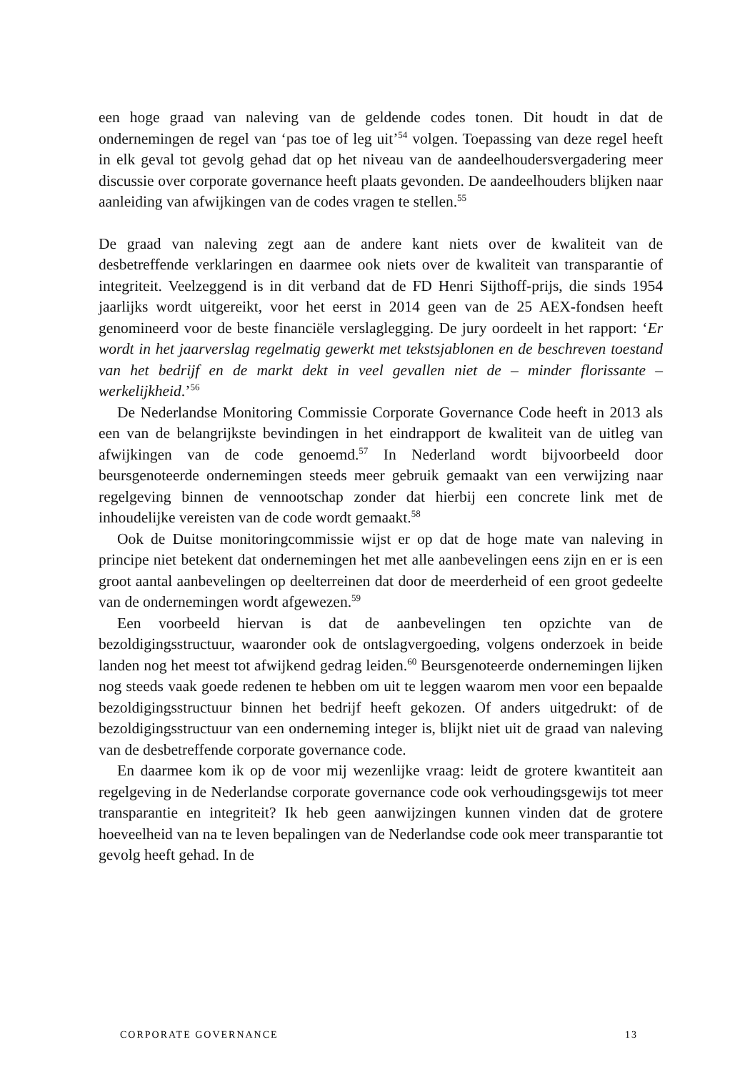een hoge graad van naleving van de geldende codes tonen. Dit houdt in dat de ondernemingen de regel van ‘pas toe of leg uit’<sup>54</sup> volgen. Toepassing van deze regel heeft in elk geval tot gevolg gehad dat op het niveau van de aandeelhoudersvergadering meer discussie over corporate governance heeft plaats gevonden. De aandeelhouders blijken naar aanleiding van afwijkingen van de codes vragen te stellen.<sup>55</sup>
De graad van naleving zegt aan de andere kant niets over de kwaliteit van de desbetreffende verklaringen en daarmee ook niets over de kwaliteit van transparantie of integriteit. Veelzeggend is in dit verband dat de FD Henri Sijthoff-prijs, die sinds 1954 jaarlijks wordt uitgereikt, voor het eerst in 2014 geen van de 25 AEX-fondsen heeft genomineerd voor de beste financiële verslaglegging. De jury oordeelt in het rapport: ‘Er wordt in het jaarverslag regelmatig gewerkt met tekstsjablonen en de beschreven toestand van het bedrijf en de markt dekt in veel gevallen niet de – minder florissante – werkelijkheid.’<sup>56</sup>
De Nederlandse Monitoring Commissie Corporate Governance Code heeft in 2013 als een van de belangrijkste bevindingen in het eindrapport de kwaliteit van de uitleg van afwijkingen van de code genoemd.<sup>57</sup> In Nederland wordt bijvoorbeeld door beursgenoteerde ondernemingen steeds meer gebruik gemaakt van een verwijzing naar regelgeving binnen de vennootschap zonder dat hierbij een concrete link met de inhoudelijke vereisten van de code wordt gemaakt.<sup>58</sup>
Ook de Duitse monitoringcommissie wijst er op dat de hoge mate van naleving in principe niet betekent dat ondernemingen het met alle aanbevelingen eens zijn en er is een groot aantal aanbevelingen op deelterreinen dat door de meerderheid of een groot gedeelte van de ondernemingen wordt afgewezen.<sup>59</sup>
Een voorbeeld hiervan is dat de aanbevelingen ten opzichte van de bezoldigingsstructuur, waaronder ook de ontslagvergoeding, volgens onderzoek in beide landen nog het meest tot afwijkend gedrag leiden.<sup>60</sup> Beursgenoteerde ondernemingen lijken nog steeds vaak goede redenen te hebben om uit te leggen waarom men voor een bepaalde bezoldigingsstructuur binnen het bedrijf heeft gekozen. Of anders uitgedrukt: of de bezoldigingsstructuur van een onderneming integer is, blijkt niet uit de graad van naleving van de desbetreffende corporate governance code.
En daarmee kom ik op de voor mij wezenlijke vraag: leidt de grotere kwantiteit aan regelgeving in de Nederlandse corporate governance code ook verhoudingsgewijs tot meer transparantie en integriteit? Ik heb geen aanwijzingen kunnen vinden dat de grotere hoeveelheid van na te leven bepalingen van de Nederlandse code ook meer transparantie tot gevolg heeft gehad. In de
CORPORATE GOVERNANCE 13